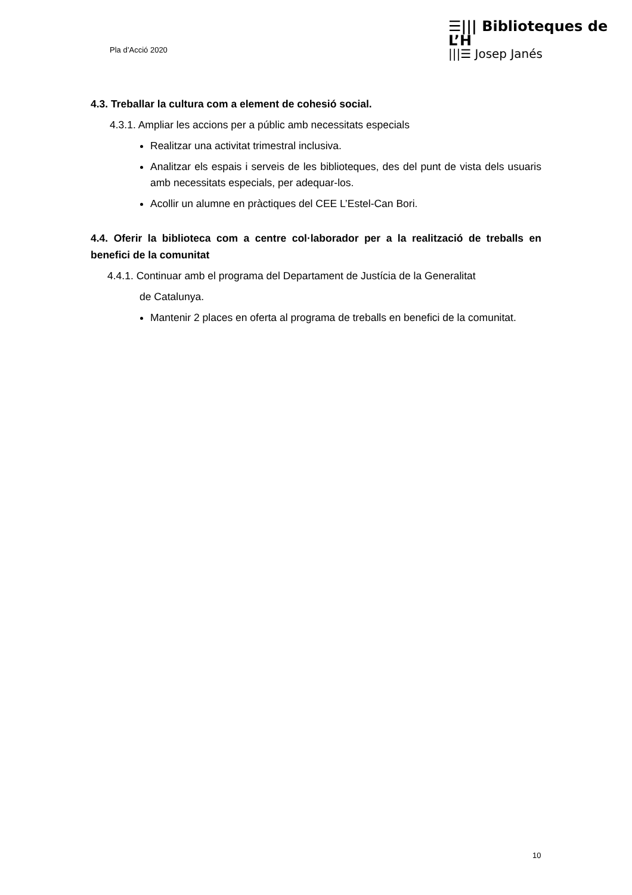Pla d’Acció 2020
☰||| Biblioteques de L’H
|||☰ Josep Janés
4.3. Treballar la cultura com a element de cohesió social.
4.3.1. Ampliar les accions per a públic amb necessitats especials
Realitzar una activitat trimestral inclusiva.
Analitzar els espais i serveis de les biblioteques, des del punt de vista dels usuaris amb necessitats especials, per adequar-los.
Acollir un alumne en pràctiques del CEE L’Estel-Can Bori.
4.4. Oferir la biblioteca com a centre col·laborador per a la realització de treballs en benefici de la comunitat
4.4.1. Continuar amb el programa del Departament de Justícia de la Generalitat
de Catalunya.
Mantenir 2 places en oferta al programa de treballs en benefici de la comunitat.
10